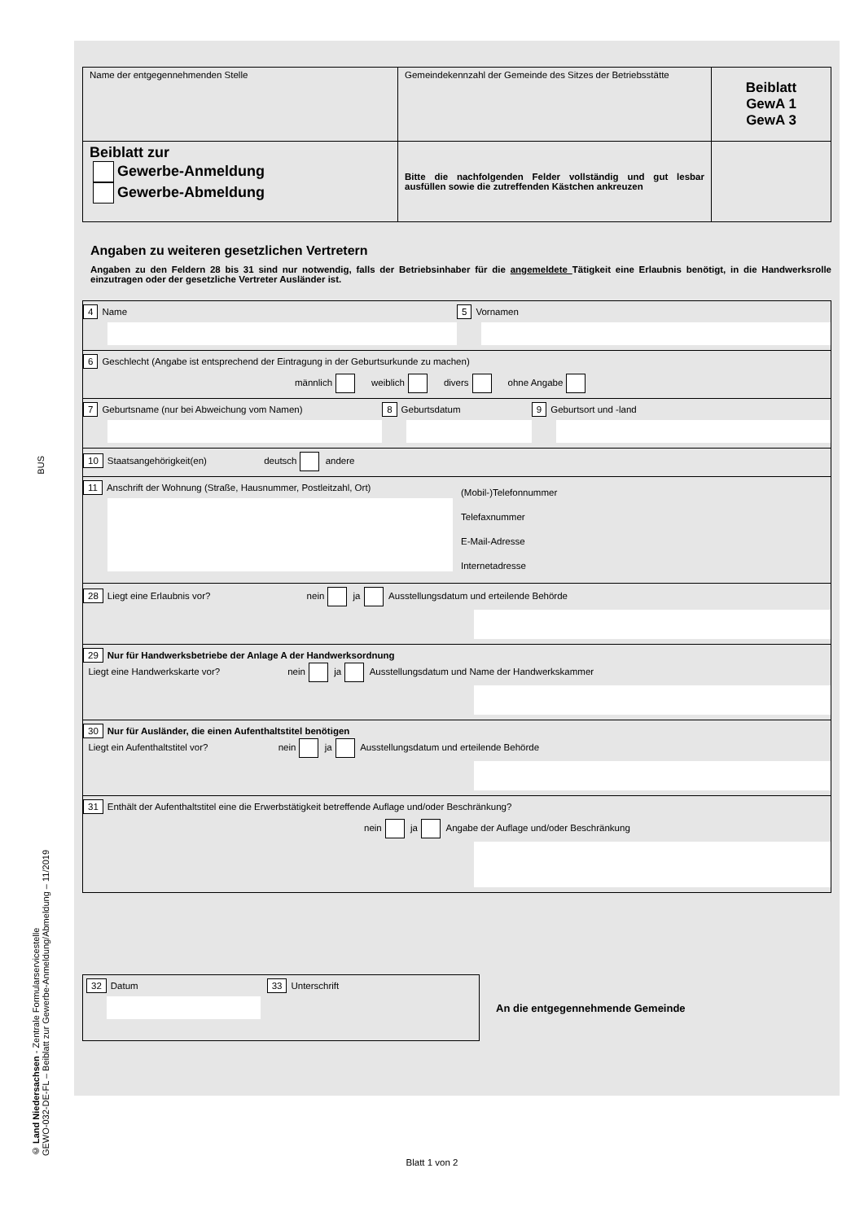BUS
© Land Niedersachsen - Zentrale Formularservicestelle
GEWO-032-DE-FL – Beiblatt zur Gewerbe-Anmeldung/Abmeldung – 11/2019
| Name der entgegennehmenden Stelle | Gemeindekennzahl der Gemeinde des Sitzes der Betriebsstätte | Beiblatt GewA 1 GewA 3 |
| Beiblatt zur Gewerbe-Anmeldung Gewerbe-Abmeldung | Bitte die nachfolgenden Felder vollständig und gut lesbar ausfüllen sowie die zutreffenden Kästchen ankreuzen | |
Angaben zu weiteren gesetzlichen Vertretern
Angaben zu den Feldern 28 bis 31 sind nur notwendig, falls der Betriebsinhaber für die angemeldete Tätigkeit eine Erlaubnis benötigt, in die Handwerksrolle einzutragen oder der gesetzliche Vertreter Ausländer ist.
4 Name 5 Vornamen
6 Geschlecht (Angabe ist entsprechend der Eintragung in der Geburtsurkunde zu machen)
männlich weiblich divers ohne Angabe
7 Geburtsname (nur bei Abweichung vom Namen)
8 Geburtsdatum 9 Geburtsort und -land
10 Staatsangehörigkeit(en) deutsch andere
11 Anschrift der Wohnung (Straße, Hausnummer, Postleitzahl, Ort)
(Mobil-)Telefonnummer
Telefaxnummer
E-Mail-Adresse
Internetadresse
28 Liegt eine Erlaubnis vor? nein ja Ausstellungsdatum und erteilende Behörde
29 Nur für Handwerksbetriebe der Anlage A der Handwerksordnung
Liegt eine Handwerkskarte vor? nein ja Ausstellungsdatum und Name der Handwerkskammer
30 Nur für Ausländer, die einen Aufenthaltstitel benötigen
Liegt ein Aufenthaltstitel vor? nein ja Ausstellungsdatum und erteilende Behörde
31 Enthält der Aufenthaltstitel eine die Erwerbstätigkeit betreffende Auflage und/oder Beschränkung?
nein ja Angabe der Auflage und/oder Beschränkung
32 Datum 33 Unterschrift
An die entgegennehmende Gemeinde
Blatt 1 von 2